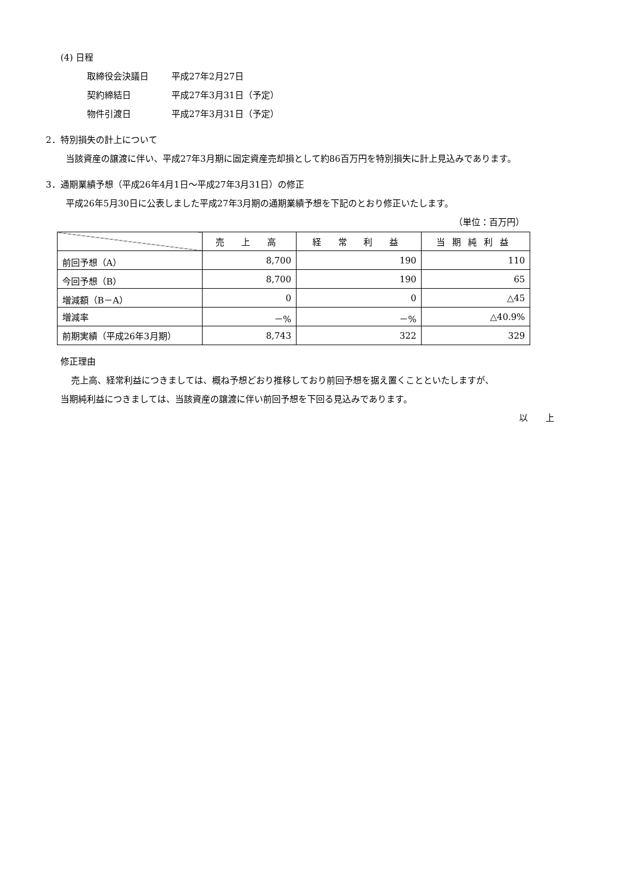(4) 日程
取締役会決議日 平成27年2月27日
契約締結日 平成27年3月31日（予定）
物件引渡日 平成27年3月31日（予定）
2．特別損失の計上について
当該資産の譲渡に伴い、平成27年3月期に固定資産売却損として約86百万円を特別損失に計上見込みであります。
3．通期業績予想（平成26年4月1日～平成27年3月31日）の修正
平成26年5月30日に公表しました平成27年3月期の通期業績予想を下記のとおり修正いたします。
（単位：百万円）
| | 売 上 高 | 経 常 利 益 | 当期純利益 |
| --- | --- | --- | --- |
| 前回予想（A） | 8,700 | 190 | 110 |
| 今回予想（B） | 8,700 | 190 | 65 |
| 増減額（B－A） | 0 | 0 | △45 |
| 増減率 | －% | －% | △40.9% |
| 前期実績（平成26年3月期） | 8,743 | 322 | 329 |
修正理由
売上高、経常利益につきましては、概ね予想どおり推移しており前回予想を据え置くことといたしますが、
当期純利益につきましては、当該資産の譲渡に伴い前回予想を下回る見込みであります。
以　　上